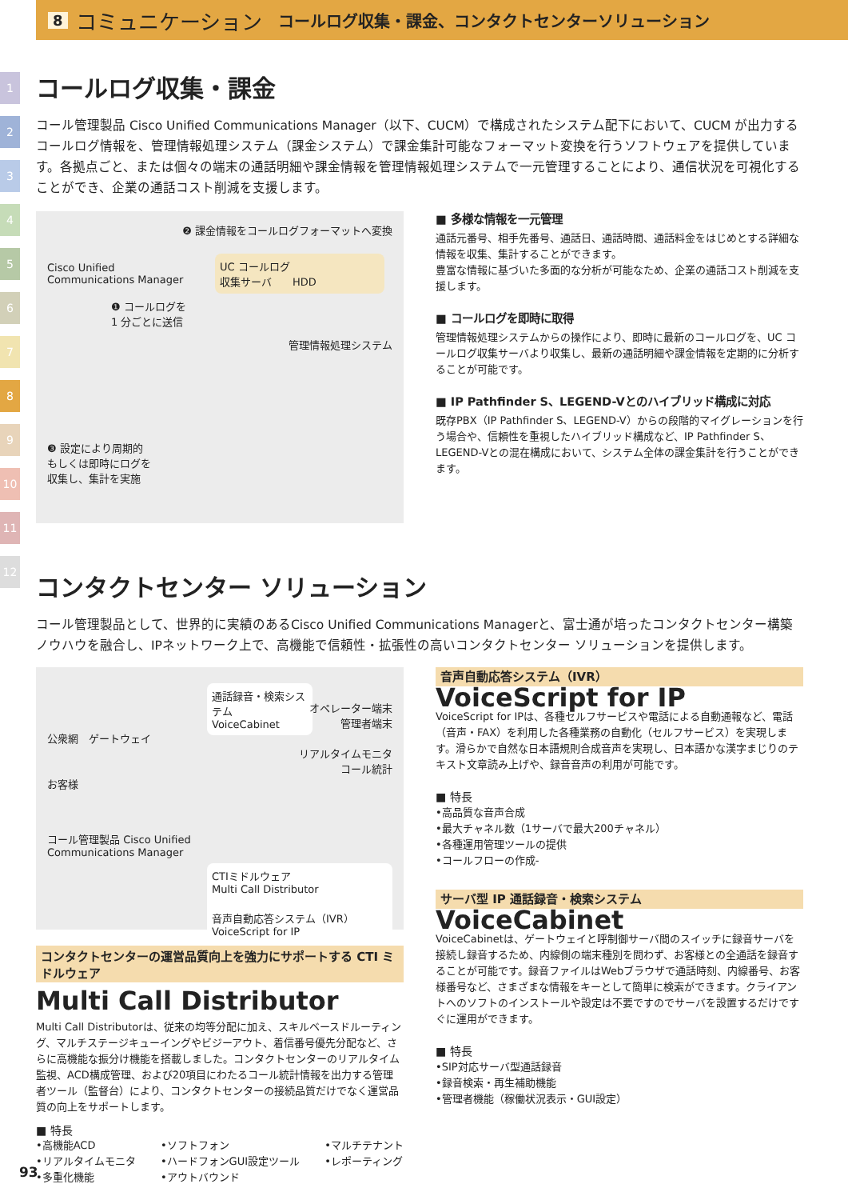8 コミュニケーション コールログ収集・課金、コンタクトセンターソリューション
1
2
3
4
5
6
7
8
9
10
11
12
コールログ収集・課金
コール管理製品 Cisco Unified Communications Manager（以下、CUCM）で構成されたシステム配下において、CUCM が出力するコールログ情報を、管理情報処理システム（課金システム）で課金集計可能なフォーマット変換を行うソフトウェアを提供しています。各拠点ごと、または個々の端末の通話明細や課金情報を管理情報処理システムで一元管理することにより、通信状況を可視化することができ、企業の通話コスト削減を支援します。
❷ 課金情報をコールログフォーマットへ変換
Cisco Unified
Communications Manager
UC コールログ
収集サーバ　　HDD
❶ コールログを
1 分ごとに送信
管理情報処理システム
❸ 設定により周期的
もしくは即時にログを
収集し、集計を実施
■ 多様な情報を一元管理
通話元番号、相手先番号、通話日、通話時間、通話料金をはじめとする詳細な情報を収集、集計することができます。
豊富な情報に基づいた多面的な分析が可能なため、企業の通話コスト削減を支援します。
■ コールログを即時に取得
管理情報処理システムからの操作により、即時に最新のコールログを、UC コールログ収集サーバより収集し、最新の通話明細や課金情報を定期的に分析することが可能です。
■ IP Pathfinder S、LEGEND-Vとのハイブリッド構成に対応
既存PBX（IP Pathfinder S、LEGEND-V）からの段階的マイグレーションを行う場合や、信頼性を重視したハイブリッド構成など、IP Pathfinder S、LEGEND-Vとの混在構成において、システム全体の課金集計を行うことができます。
コンタクトセンター ソリューション
コール管理製品として、世界的に実績のあるCisco Unified Communications Managerと、富士通が培ったコンタクトセンター構築ノウハウを融合し、IPネットワーク上で、高機能で信頼性・拡張性の高いコンタクトセンター ソリューションを提供します。
通話録音・検索システム
VoiceCabinet
オペレーター端末
管理者端末
公衆網　ゲートウェイ
リアルタイムモニタ
コール統計
お客様
コール管理製品 Cisco Unified
Communications Manager
CTIミドルウェア
Multi Call Distributor
音声自動応答システム（IVR）
VoiceScript for IP
コンタクトセンターの運営品質向上を強力にサポートする CTI ミドルウェア
Multi Call Distributor
Multi Call Distributorは、従来の均等分配に加え、スキルベースドルーティング、マルチステージキューイングやビジーアウト、着信番号優先分配など、さらに高機能な振分け機能を搭載しました。コンタクトセンターのリアルタイム監視、ACD構成管理、および20項目にわたるコール統計情報を出力する管理者ツール（監督台）により、コンタクトセンターの接続品質だけでなく運営品質の向上をサポートします。
■ 特長
•高機能ACD
•リアルタイムモニタ
•多重化機能
•ソフトフォン
•ハードフォンGUI設定ツール
•アウトバウンド
•マルチテナント
•レポーティング
音声自動応答システム（IVR）
VoiceScript for IP
VoiceScript for IPは、各種セルフサービスや電話による自動通報など、電話（音声・FAX）を利用した各種業務の自動化（セルフサービス）を実現します。滑らかで自然な日本語規則合成音声を実現し、日本語かな漢字まじりのテキスト文章読み上げや、録音音声の利用が可能です。
■ 特長
•高品質な音声合成
•最大チャネル数（1サーバで最大200チャネル）
•各種運用管理ツールの提供
•コールフローの作成-
サーバ型 IP 通話録音・検索システム
VoiceCabinet
VoiceCabinetは、ゲートウェイと呼制御サーバ間のスイッチに録音サーバを接続し録音するため、内線側の端末種別を問わず、お客様との全通話を録音することが可能です。録音ファイルはWebブラウザで通話時刻、内線番号、お客様番号など、さまざまな情報をキーとして簡単に検索ができます。クライアントへのソフトのインストールや設定は不要ですのでサーバを設置するだけですぐに運用ができます。
■ 特長
•SIP対応サーバ型通話録音
•録音検索・再生補助機能
•管理者機能（稼働状況表示・GUI設定）
93